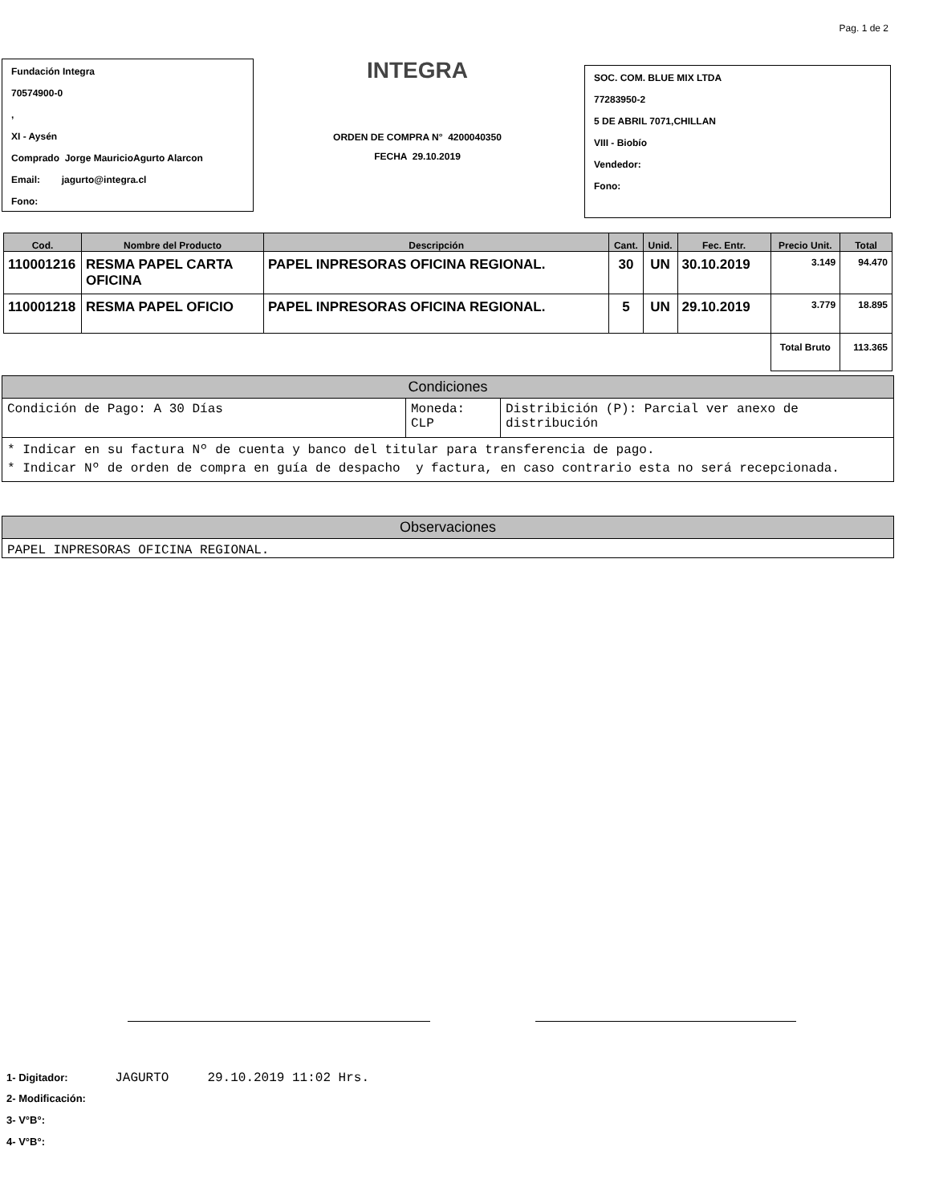Pag. 1 de 2
Fundación Integra
70574900-0
,
XI - Aysén
Comprado Jorge MauricioAgurto Alarcon
Email: jagurto@integra.cl
Fono:
INTEGRA
ORDEN DE COMPRA N° 4200040350
FECHA 29.10.2019
SOC. COM. BLUE MIX LTDA
77283950-2
5 DE ABRIL 7071,CHILLAN
VIII - Biobío
Vendedor:
Fono:
| Cod. | Nombre del Producto | Descripción | Cant. | Unid. | Fec. Entr. | Precio Unit. | Total |
| --- | --- | --- | --- | --- | --- | --- | --- |
| 110001216 | RESMA PAPEL CARTA OFICINA | PAPEL INPRESORAS OFICINA REGIONAL. | 30 | UN | 30.10.2019 | 3.149 | 94.470 |
| 110001218 | RESMA PAPEL OFICIO | PAPEL INPRESORAS OFICINA REGIONAL. | 5 | UN | 29.10.2019 | 3.779 | 18.895 |
| | | | | | | Total Bruto | 113.365 |
Condiciones
| Condición de Pago: A 30 Días | Moneda: CLP | Distribición (P): Parcial ver anexo de distribución |
* Indicar en su factura Nº de cuenta y banco del titular para transferencia de pago.
* Indicar Nº de orden de compra en guía de despacho y factura, en caso contrario esta no será recepcionada.
Observaciones
PAPEL INPRESORAS OFICINA REGIONAL.
1- Digitador: JAGURTO 29.10.2019 11:02 Hrs.
2- Modificación:
3- V°B°:
4- V°B°: